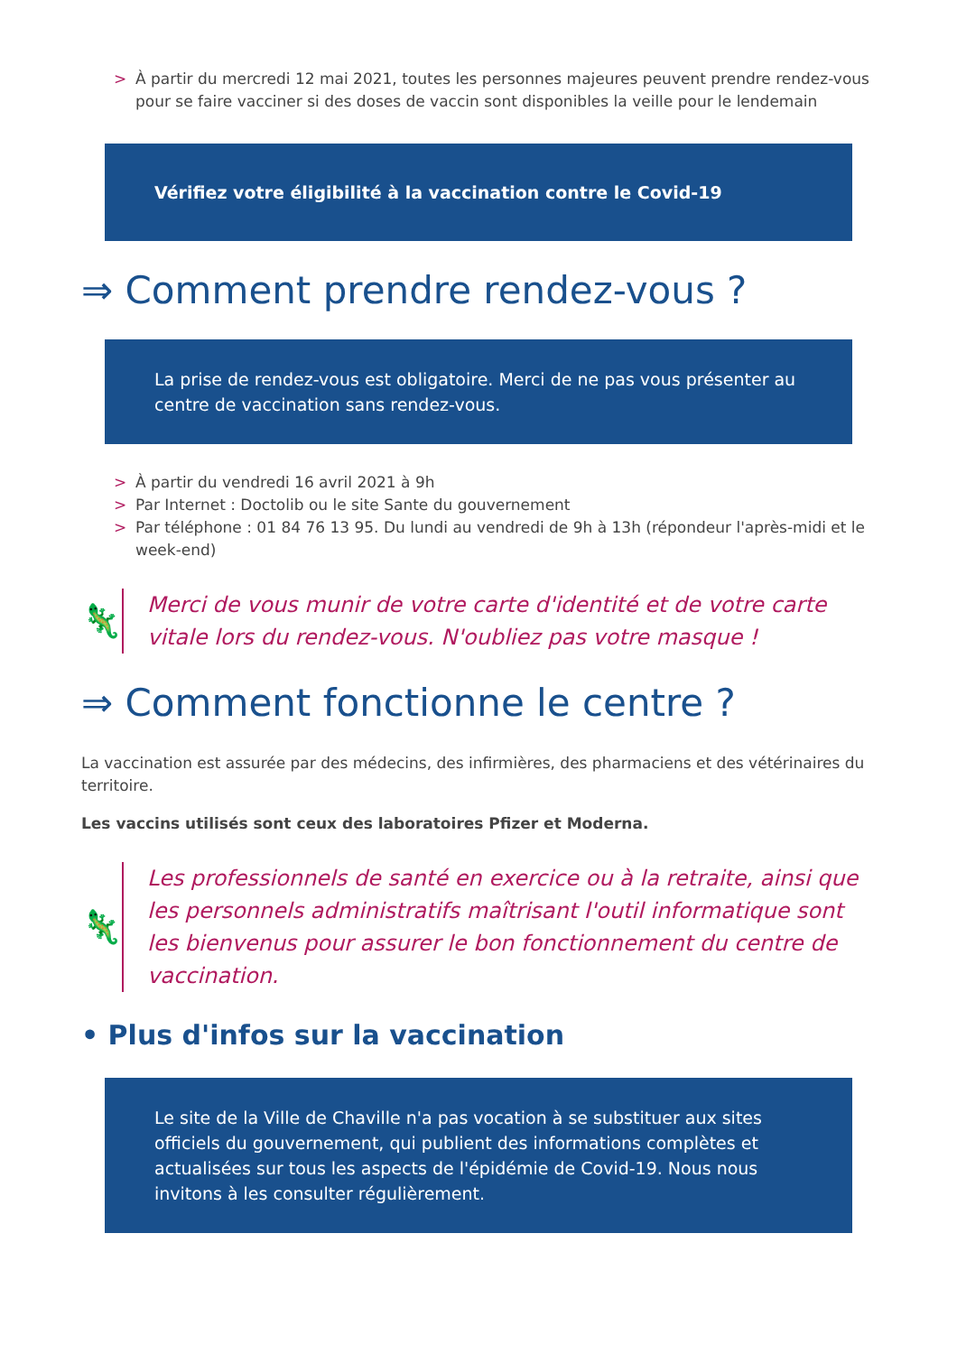> À partir du mercredi 12 mai 2021, toutes les personnes majeures peuvent prendre rendez-vous pour se faire vacciner si des doses de vaccin sont disponibles la veille pour le lendemain
Vérifiez votre éligibilité à la vaccination contre le Covid-19
⇒ Comment prendre rendez-vous ?
La prise de rendez-vous est obligatoire. Merci de ne pas vous présenter au centre de vaccination sans rendez-vous.
> À partir du vendredi 16 avril 2021 à 9h
> Par Internet : Doctolib ou le site Sante du gouvernement
> Par téléphone : 01 84 76 13 95. Du lundi au vendredi de 9h à 13h (répondeur l'après-midi et le week-end)
🦎
Merci de vous munir de votre carte d'identité et de votre carte vitale lors du rendez-vous. N'oubliez pas votre masque !
⇒ Comment fonctionne le centre ?
La vaccination est assurée par des médecins, des infirmières, des pharmaciens et des vétérinaires du territoire.
Les vaccins utilisés sont ceux des laboratoires Pfizer et Moderna.
🦎
Les professionnels de santé en exercice ou à la retraite, ainsi que les personnels administratifs maîtrisant l'outil informatique sont les bienvenus pour assurer le bon fonctionnement du centre de vaccination.
• Plus d'infos sur la vaccination
Le site de la Ville de Chaville n'a pas vocation à se substituer aux sites officiels du gouvernement, qui publient des informations complètes et actualisées sur tous les aspects de l'épidémie de Covid-19. Nous nous invitons à les consulter régulièrement.